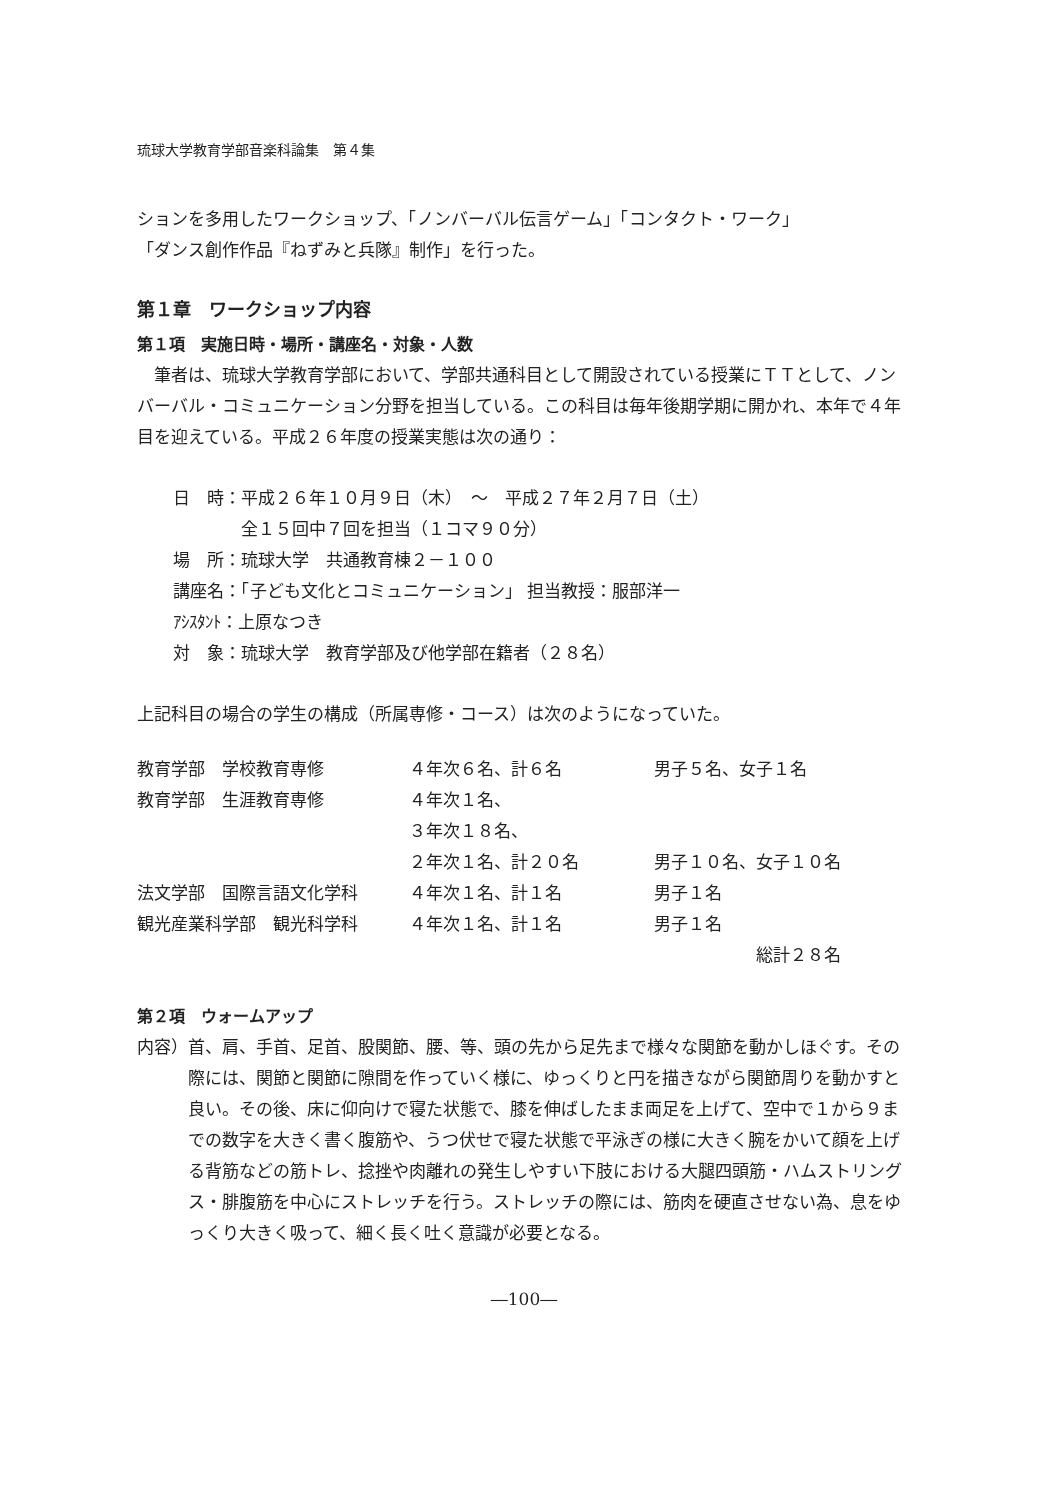琉球大学教育学部音楽科論集　第４集
ションを多用したワークショップ、「ノンバーバル伝言ゲーム」「コンタクト・ワーク」
「ダンス創作作品『ねずみと兵隊』制作」を行った。
第１章　ワークショップ内容
第１項　実施日時・場所・講座名・対象・人数
　筆者は、琉球大学教育学部において、学部共通科目として開設されている授業にＴＴとして、ノンバーバル・コミュニケーション分野を担当している。この科目は毎年後期学期に開かれ、本年で４年目を迎えている。平成２６年度の授業実態は次の通り：
日　時：平成２６年１０月９日（木）　～　平成２７年２月７日（土）
　　　　全１５回中７回を担当（１コマ９０分）
場　所：琉球大学　共通教育棟２－１００
講座名：「子ども文化とコミュニケーション」 担当教授：服部洋一
ｱｼｽﾀﾝﾄ：上原なつき
対　象：琉球大学　教育学部及び他学部在籍者（２８名）
上記科目の場合の学生の構成（所属専修・コース）は次のようになっていた。
| 教育学部 学校教育専修 | ４年次６名、計６名 | 男子５名、女子１名 |
| 教育学部 生涯教育専修 | ４年次１名、 | |
| | ３年次１８名、 | |
| | ２年次１名、計２０名 | 男子１０名、女子１０名 |
| 法文学部 国際言語文化学科 | ４年次１名、計１名 | 男子１名 |
| 観光産業科学部 観光科学科 | ４年次１名、計１名 | 男子１名 |
| | | 総計２８名 |
第２項　ウォームアップ
内容） 首、肩、手首、足首、股関節、腰、等、頭の先から足先まで様々な関節を動かしほぐす。その際には、関節と関節に隙間を作っていく様に、ゆっくりと円を描きながら関節周りを動かすと良い。その後、床に仰向けで寝た状態で、膝を伸ばしたまま両足を上げて、空中で１から９までの数字を大きく書く腹筋や、うつ伏せで寝た状態で平泳ぎの様に大きく腕をかいて顔を上げる背筋などの筋トレ、捻挫や肉離れの発生しやすい下肢における大腿四頭筋・ハムストリングス・腓腹筋を中心にストレッチを行う。ストレッチの際には、筋肉を硬直させない為、息をゆっくり大きく吸って、細く長く吐く意識が必要となる。
―100―